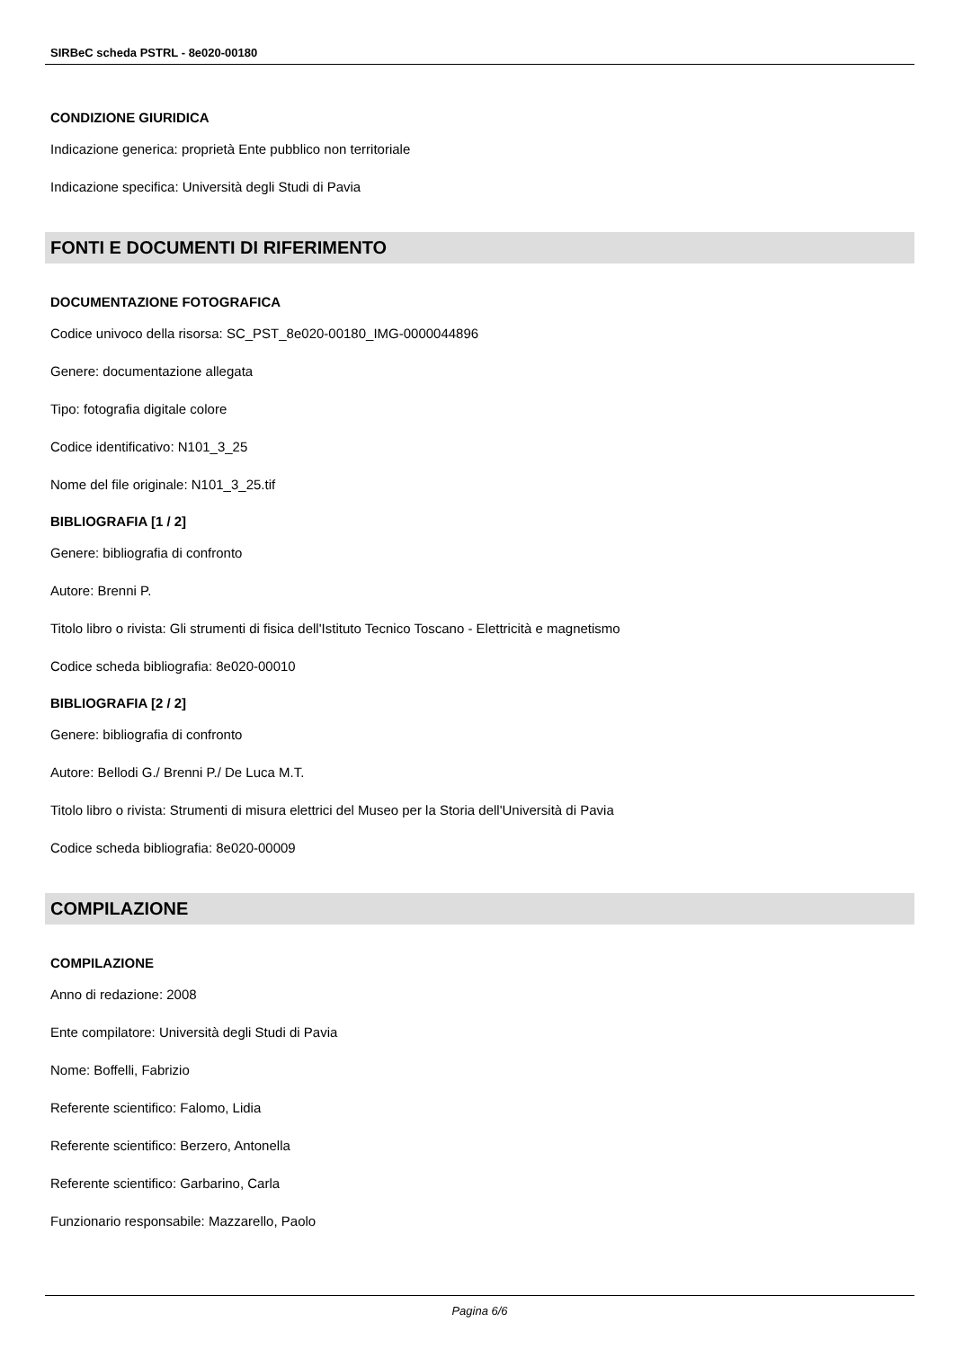SIRBeC scheda PSTRL - 8e020-00180
CONDIZIONE GIURIDICA
Indicazione generica: proprietà Ente pubblico non territoriale
Indicazione specifica: Università degli Studi di Pavia
FONTI E DOCUMENTI DI RIFERIMENTO
DOCUMENTAZIONE FOTOGRAFICA
Codice univoco della risorsa: SC_PST_8e020-00180_IMG-0000044896
Genere: documentazione allegata
Tipo: fotografia digitale colore
Codice identificativo: N101_3_25
Nome del file originale: N101_3_25.tif
BIBLIOGRAFIA [1 / 2]
Genere: bibliografia di confronto
Autore: Brenni P.
Titolo libro o rivista: Gli strumenti di fisica dell'Istituto Tecnico Toscano - Elettricità e magnetismo
Codice scheda bibliografia: 8e020-00010
BIBLIOGRAFIA [2 / 2]
Genere: bibliografia di confronto
Autore: Bellodi G./ Brenni P./ De Luca M.T.
Titolo libro o rivista: Strumenti di misura elettrici del Museo per la Storia dell'Università di Pavia
Codice scheda bibliografia: 8e020-00009
COMPILAZIONE
COMPILAZIONE
Anno di redazione: 2008
Ente compilatore: Università degli Studi di Pavia
Nome: Boffelli, Fabrizio
Referente scientifico: Falomo, Lidia
Referente scientifico: Berzero, Antonella
Referente scientifico: Garbarino, Carla
Funzionario responsabile: Mazzarello, Paolo
Pagina 6/6